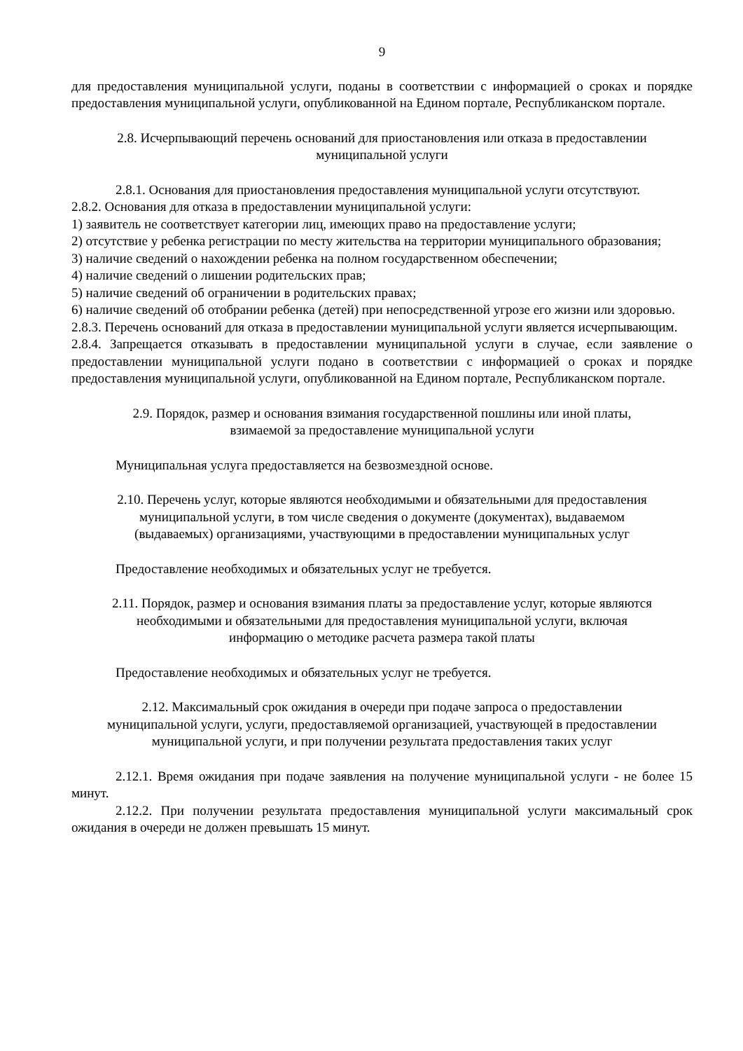9
для предоставления муниципальной услуги, поданы в соответствии с информацией о сроках и порядке предоставления муниципальной услуги, опубликованной на Едином портале, Республиканском портале.
2.8. Исчерпывающий перечень оснований для приостановления или отказа в предоставлении муниципальной услуги
2.8.1. Основания для приостановления предоставления муниципальной услуги отсутствуют.
2.8.2. Основания для отказа в предоставлении муниципальной услуги:
1) заявитель не соответствует категории лиц, имеющих право на предоставление услуги;
2) отсутствие у ребенка регистрации по месту жительства на территории муниципального образования;
3) наличие сведений о нахождении ребенка на полном государственном обеспечении;
4) наличие сведений о лишении родительских прав;
5) наличие сведений об ограничении в родительских правах;
6) наличие сведений об отобрании ребенка (детей) при непосредственной угрозе его жизни или здоровью.
2.8.3. Перечень оснований для отказа в предоставлении муниципальной услуги является исчерпывающим.
2.8.4. Запрещается отказывать в предоставлении муниципальной услуги в случае, если заявление о предоставлении муниципальной услуги подано в соответствии с информацией о сроках и порядке предоставления муниципальной услуги, опубликованной на Едином портале, Республиканском портале.
2.9. Порядок, размер и основания взимания государственной пошлины или иной платы,
взимаемой за предоставление муниципальной услуги
Муниципальная услуга предоставляется на безвозмездной основе.
2.10. Перечень услуг, которые являются необходимыми и обязательными для предоставления
муниципальной услуги, в том числе сведения о документе (документах), выдаваемом
(выдаваемых) организациями, участвующими в предоставлении муниципальных услуг
Предоставление необходимых и обязательных услуг не требуется.
2.11. Порядок, размер и основания взимания платы за предоставление услуг, которые являются
необходимыми и обязательными для предоставления муниципальной услуги, включая
информацию о методике расчета размера такой платы
Предоставление необходимых и обязательных услуг не требуется.
2.12. Максимальный срок ожидания в очереди при подаче запроса о предоставлении
муниципальной услуги, услуги, предоставляемой организацией, участвующей в предоставлении
муниципальной услуги, и при получении результата предоставления таких услуг
2.12.1. Время ожидания при подаче заявления на получение муниципальной услуги - не более 15 минут.
2.12.2. При получении результата предоставления муниципальной услуги максимальный срок ожидания в очереди не должен превышать 15 минут.